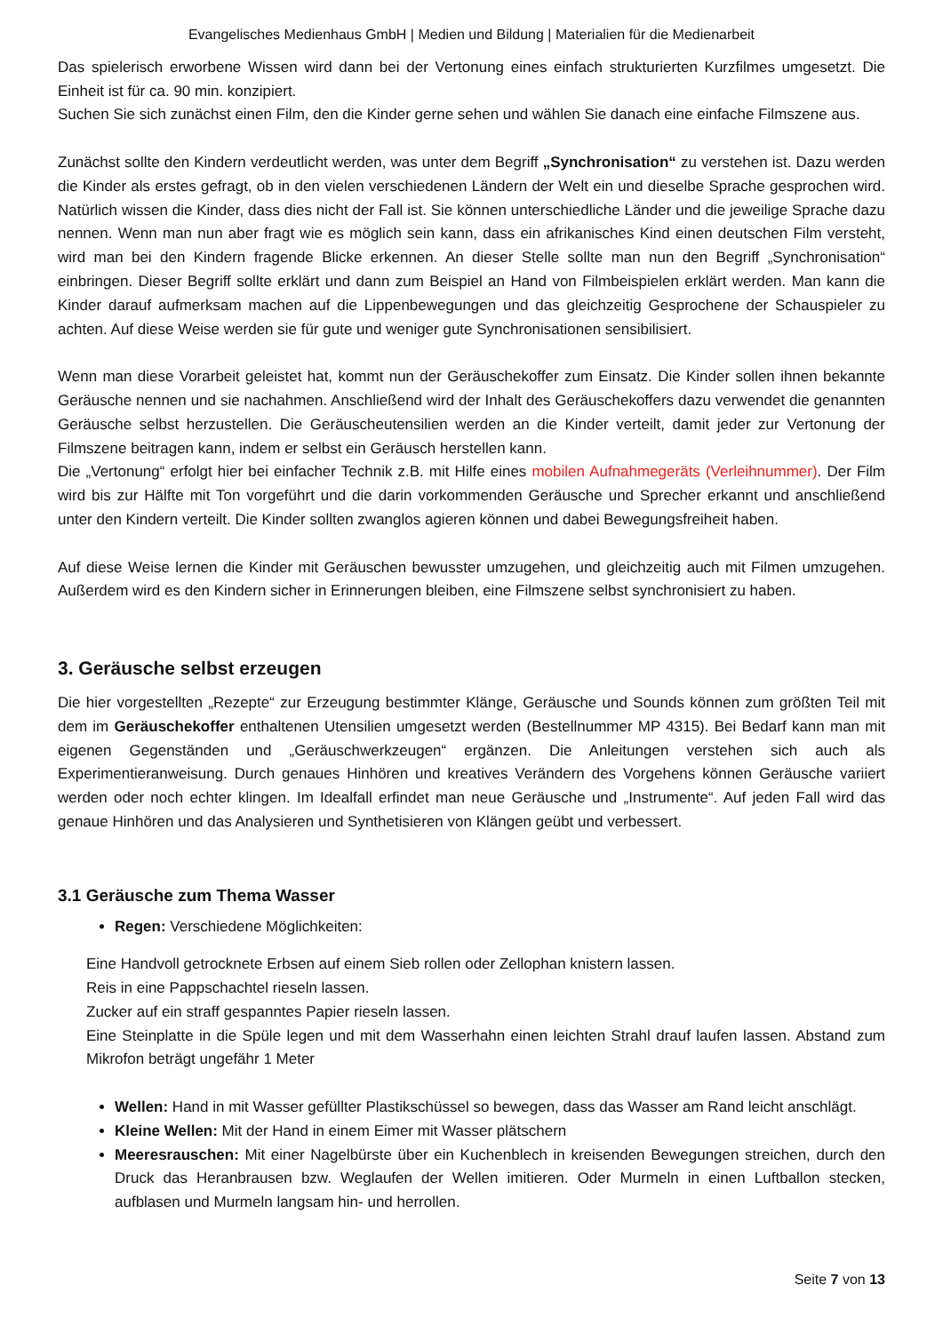Evangelisches Medienhaus GmbH | Medien und Bildung | Materialien für die Medienarbeit
Das spielerisch erworbene Wissen wird dann bei der Vertonung eines einfach strukturierten Kurzfilmes umgesetzt. Die Einheit ist für ca. 90 min. konzipiert.
Suchen Sie sich zunächst einen Film, den die Kinder gerne sehen und wählen Sie danach eine einfache Filmszene aus.
Zunächst sollte den Kindern verdeutlicht werden, was unter dem Begriff „Synchronisation“ zu verstehen ist. Dazu werden die Kinder als erstes gefragt, ob in den vielen verschiedenen Ländern der Welt ein und dieselbe Sprache gesprochen wird. Natürlich wissen die Kinder, dass dies nicht der Fall ist. Sie können unterschiedliche Länder und die jeweilige Sprache dazu nennen. Wenn man nun aber fragt wie es möglich sein kann, dass ein afrikanisches Kind einen deutschen Film versteht, wird man bei den Kindern fragende Blicke erkennen. An dieser Stelle sollte man nun den Begriff „Synchronisation“ einbringen. Dieser Begriff sollte erklärt und dann zum Beispiel an Hand von Filmbeispielen erklärt werden. Man kann die Kinder darauf aufmerksam machen auf die Lippenbewegungen und das gleichzeitig Gesprochene der Schauspieler zu achten. Auf diese Weise werden sie für gute und weniger gute Synchronisationen sensibilisiert.
Wenn man diese Vorarbeit geleistet hat, kommt nun der Geräuschekoffer zum Einsatz. Die Kinder sollen ihnen bekannte Geräusche nennen und sie nachahmen. Anschließend wird der Inhalt des Geräuschekoffers dazu verwendet die genannten Geräusche selbst herzustellen. Die Geräuscheutensilien werden an die Kinder verteilt, damit jeder zur Vertonung der Filmszene beitragen kann, indem er selbst ein Geräusch herstellen kann.
Die „Vertonung“ erfolgt hier bei einfacher Technik z.B. mit Hilfe eines mobilen Aufnahmegeräts (Verleihnummer). Der Film wird bis zur Hälfte mit Ton vorgeführt und die darin vorkommenden Geräusche und Sprecher erkannt und anschließend unter den Kindern verteilt. Die Kinder sollten zwanglos agieren können und dabei Bewegungsfreiheit haben.
Auf diese Weise lernen die Kinder mit Geräuschen bewusster umzugehen, und gleichzeitig auch mit Filmen umzugehen. Außerdem wird es den Kindern sicher in Erinnerungen bleiben, eine Filmszene selbst synchronisiert zu haben.
3. Geräusche selbst erzeugen
Die hier vorgestellten „Rezepte“ zur Erzeugung bestimmter Klänge, Geräusche und Sounds können zum größten Teil mit dem im Geräuschekoffer enthaltenen Utensilien umgesetzt werden (Bestellnummer MP 4315). Bei Bedarf kann man mit eigenen Gegenständen und „Geräuschwerkzeugen“ ergänzen. Die Anleitungen verstehen sich auch als Experimentieranweisung. Durch genaues Hinhören und kreatives Verändern des Vorgehens können Geräusche variiert werden oder noch echter klingen. Im Idealfall erfindet man neue Geräusche und „Instrumente“. Auf jeden Fall wird das genaue Hinhören und das Analysieren und Synthetisieren von Klängen geübt und verbessert.
3.1 Geräusche zum Thema Wasser
Regen: Verschiedene Möglichkeiten:
Eine Handvoll getrocknete Erbsen auf einem Sieb rollen oder Zellophan knistern lassen.
Reis in eine Pappschachtel rieseln lassen.
Zucker auf ein straff gespanntes Papier rieseln lassen.
Eine Steinplatte in die Spüle legen und mit dem Wasserhahn einen leichten Strahl drauf laufen lassen. Abstand zum Mikrofon beträgt ungefähr 1 Meter
Wellen: Hand in mit Wasser gefüllter Plastikschüssel so bewegen, dass das Wasser am Rand leicht anschlägt.
Kleine Wellen: Mit der Hand in einem Eimer mit Wasser plätschern
Meeresrauschen: Mit einer Nagelbürste über ein Kuchenblech in kreisenden Bewegungen streichen, durch den Druck das Heranbrausen bzw. Weglaufen der Wellen imitieren. Oder Murmeln in einen Luftballon stecken, aufblasen und Murmeln langsam hin- und herrollen.
Seite 7 von 13